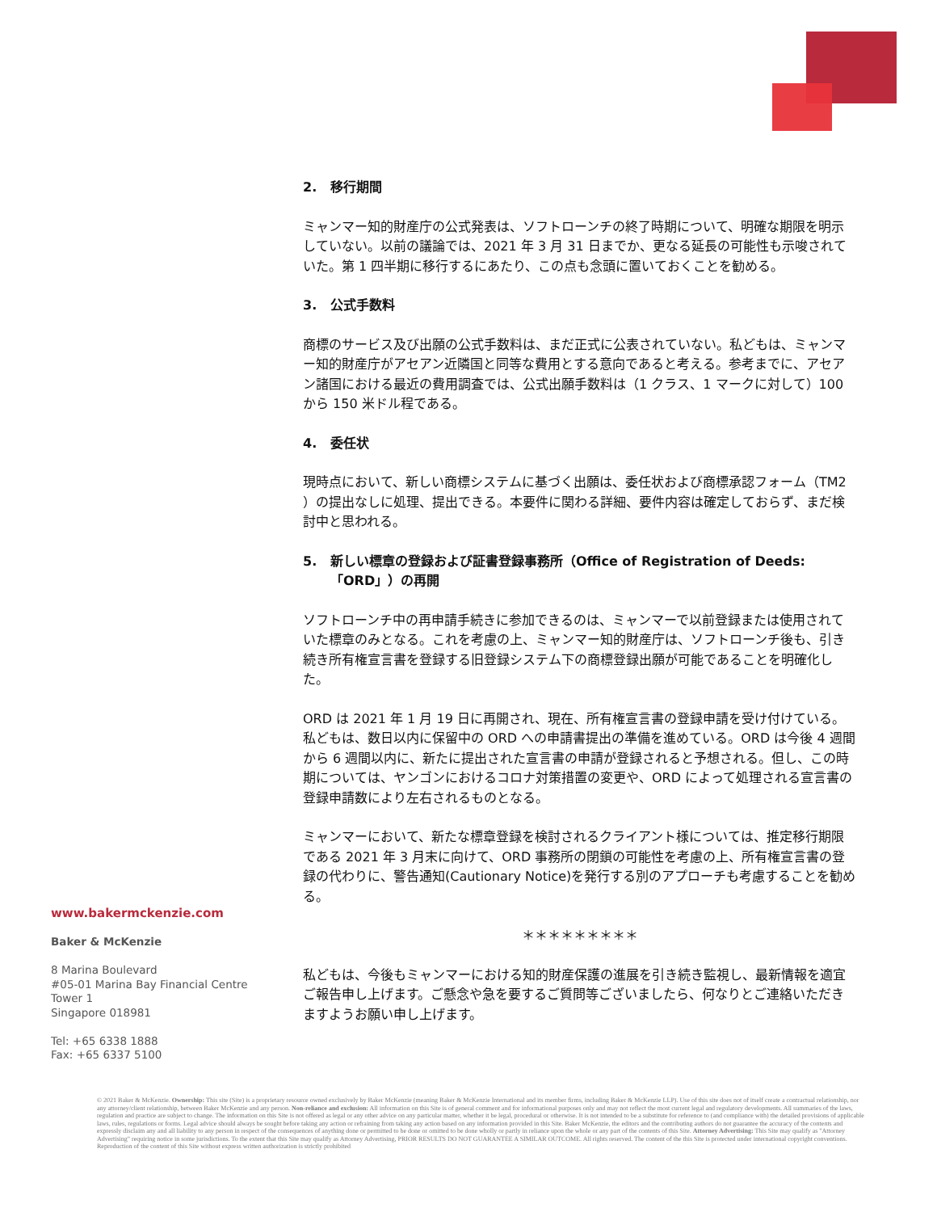2. 移行期間
ミャンマー知的財産庁の公式発表は、ソフトローンチの終了時期について、明確な期限を明示していない。以前の議論では、2021 年 3 月 31 日までか、更なる延長の可能性も示唆されていた。第 1 四半期に移行するにあたり、この点も念頭に置いておくことを勧める。
3. 公式手数料
商標のサービス及び出願の公式手数料は、まだ正式に公表されていない。私どもは、ミャンマー知的財産庁がアセアン近隣国と同等な費用とする意向であると考える。参考までに、アセアン諸国における最近の費用調査では、公式出願手数料は（1 クラス、1 マークに対して）100 から 150 米ドル程である。
4. 委任状
現時点において、新しい商標システムに基づく出願は、委任状および商標承認フォーム（TM2 ）の提出なしに処理、提出できる。本要件に関わる詳細、要件内容は確定しておらず、まだ検討中と思われる。
5. 新しい標章の登録および証書登録事務所（Office of Registration of Deeds:「ORD」）の再開
ソフトローンチ中の再申請手続きに参加できるのは、ミャンマーで以前登録または使用されていた標章のみとなる。これを考慮の上、ミャンマー知的財産庁は、ソフトローンチ後も、引き続き所有権宣言書を登録する旧登録システム下の商標登録出願が可能であることを明確化した。
ORD は 2021 年 1 月 19 日に再開され、現在、所有権宣言書の登録申請を受け付けている。私どもは、数日以内に保留中の ORD への申請書提出の準備を進めている。ORD は今後 4 週間から 6 週間以内に、新たに提出された宣言書の申請が登録されると予想される。但し、この時期については、ヤンゴンにおけるコロナ対策措置の変更や、ORD によって処理される宣言書の登録申請数により左右されるものとなる。
ミャンマーにおいて、新たな標章登録を検討されるクライアント様については、推定移行期限である 2021 年 3 月末に向けて、ORD 事務所の閉鎖の可能性を考慮の上、所有権宣言書の登録の代わりに、警告通知(Cautionary Notice)を発行する別のアプローチも考慮することを勧める。
＊＊＊＊＊＊＊＊＊
私どもは、今後もミャンマーにおける知的財産保護の進展を引き続き監視し、最新情報を適宜ご報告申し上げます。ご懸念や急を要するご質問等ございましたら、何なりとご連絡いただきますようお願い申し上げます。
www.bakermckenzie.com
Baker & McKenzie
8 Marina Boulevard
#05-01 Marina Bay Financial Centre
Tower 1
Singapore 018981
Tel: +65 6338 1888
Fax: +65 6337 5100
© 2021 Baker & McKenzie. Ownership: This site (Site) is a proprietary resource owned exclusively by Baker McKenzie (meaning Baker & McKenzie International and its member firms, including Baker & McKenzie LLP). Use of this site does not of itself create a contractual relationship, nor any attorney/client relationship, between Baker McKenzie and any person. Non-reliance and exclusion: All information on this Site is of general comment and for informational purposes only and may not reflect the most current legal and regulatory developments. All summaries of the laws, regulation and practice are subject to change. The information on this Site is not offered as legal or any other advice on any particular matter, whether it be legal, procedural or otherwise. It is not intended to be a substitute for reference to (and compliance with) the detailed provisions of applicable laws, rules, regulations or forms. Legal advice should always be sought before taking any action or refraining from taking any action based on any information provided in this Site. Baker McKenzie, the editors and the contributing authors do not guarantee the accuracy of the contents and expressly disclaim any and all liability to any person in respect of the consequences of anything done or permitted to be done or omitted to be done wholly or partly in reliance upon the whole or any part of the contents of this Site. Attorney Advertising: This Site may qualify as "Attorney Advertising" requiring notice in some jurisdictions. To the extent that this Site may qualify as Attorney Advertising, PRIOR RESULTS DO NOT GUARANTEE A SIMILAR OUTCOME. All rights reserved. The content of the this Site is protected under international copyright conventions. Reproduction of the content of this Site without express written authorization is strictly prohibited